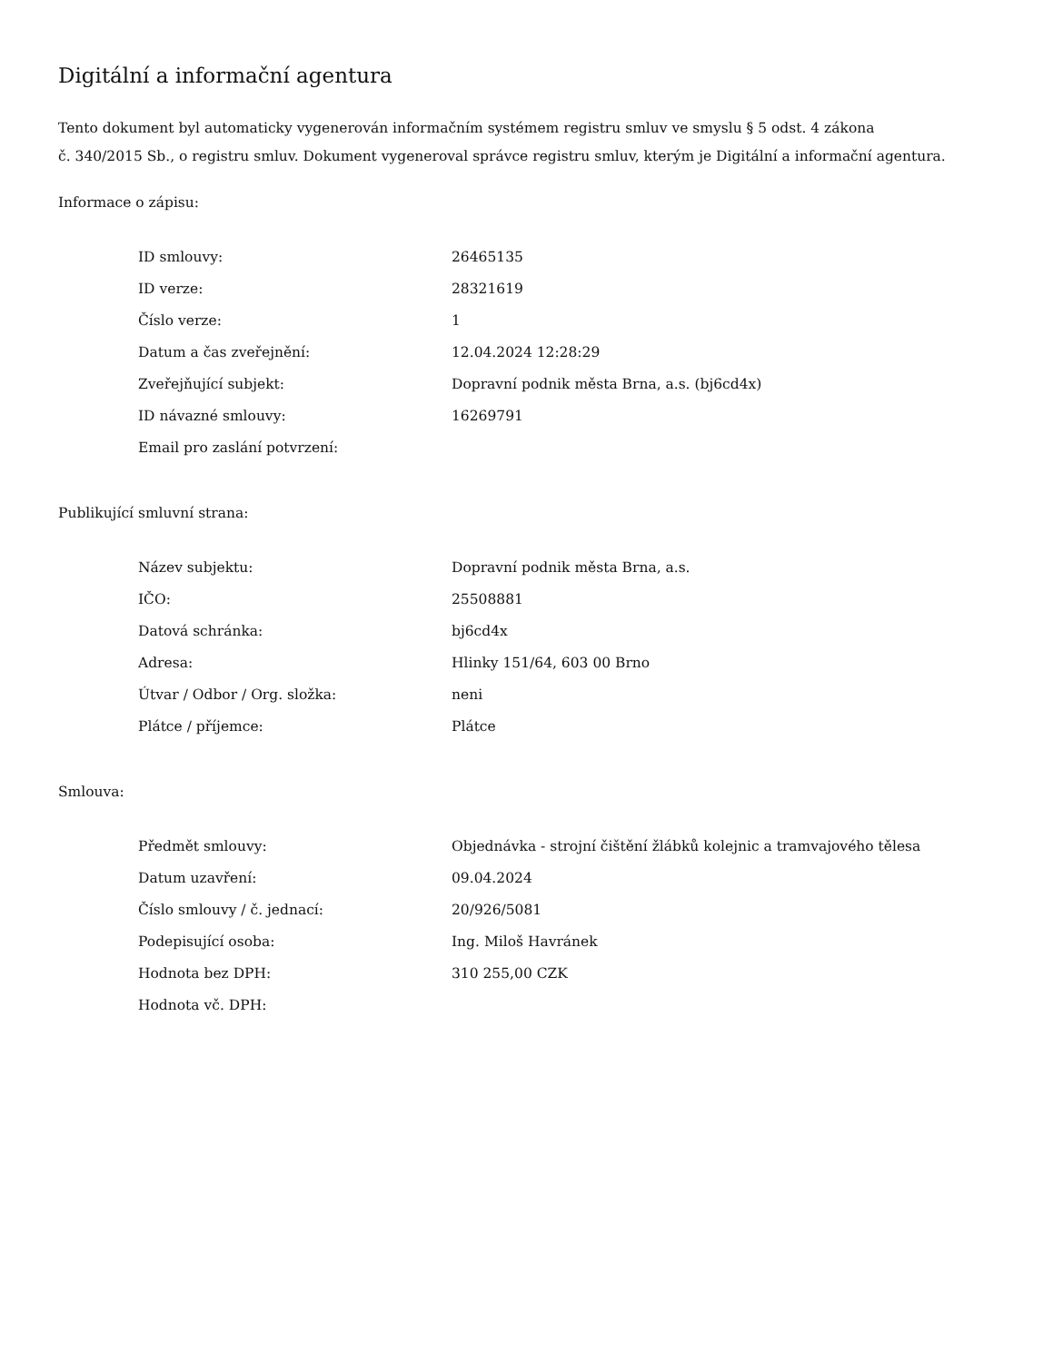Digitální a informační agentura
Tento dokument byl automaticky vygenerován informačním systémem registru smluv ve smyslu § 5 odst. 4 zákona
č. 340/2015 Sb., o registru smluv. Dokument vygeneroval správce registru smluv, kterým je Digitální a informační agentura.
Informace o zápisu:
| ID smlouvy: | 26465135 |
| ID verze: | 28321619 |
| Číslo verze: | 1 |
| Datum a čas zveřejnění: | 12.04.2024 12:28:29 |
| Zveřejňující subjekt: | Dopravní podnik města Brna, a.s. (bj6cd4x) |
| ID návazné smlouvy: | 16269791 |
| Email pro zaslání potvrzení: | |
Publikující smluvní strana:
| Název subjektu: | Dopravní podnik města Brna, a.s. |
| IČO: | 25508881 |
| Datová schránka: | bj6cd4x |
| Adresa: | Hlinky 151/64, 603 00 Brno |
| Útvar / Odbor / Org. složka: | neni |
| Plátce / příjemce: | Plátce |
Smlouva:
| Předmět smlouvy: | Objednávka - strojní čištění žlábků kolejnic a tramvajového tělesa |
| Datum uzavření: | 09.04.2024 |
| Číslo smlouvy / č. jednací: | 20/926/5081 |
| Podepisující osoba: | Ing. Miloš Havránek |
| Hodnota bez DPH: | 310 255,00 CZK |
| Hodnota vč. DPH: | |